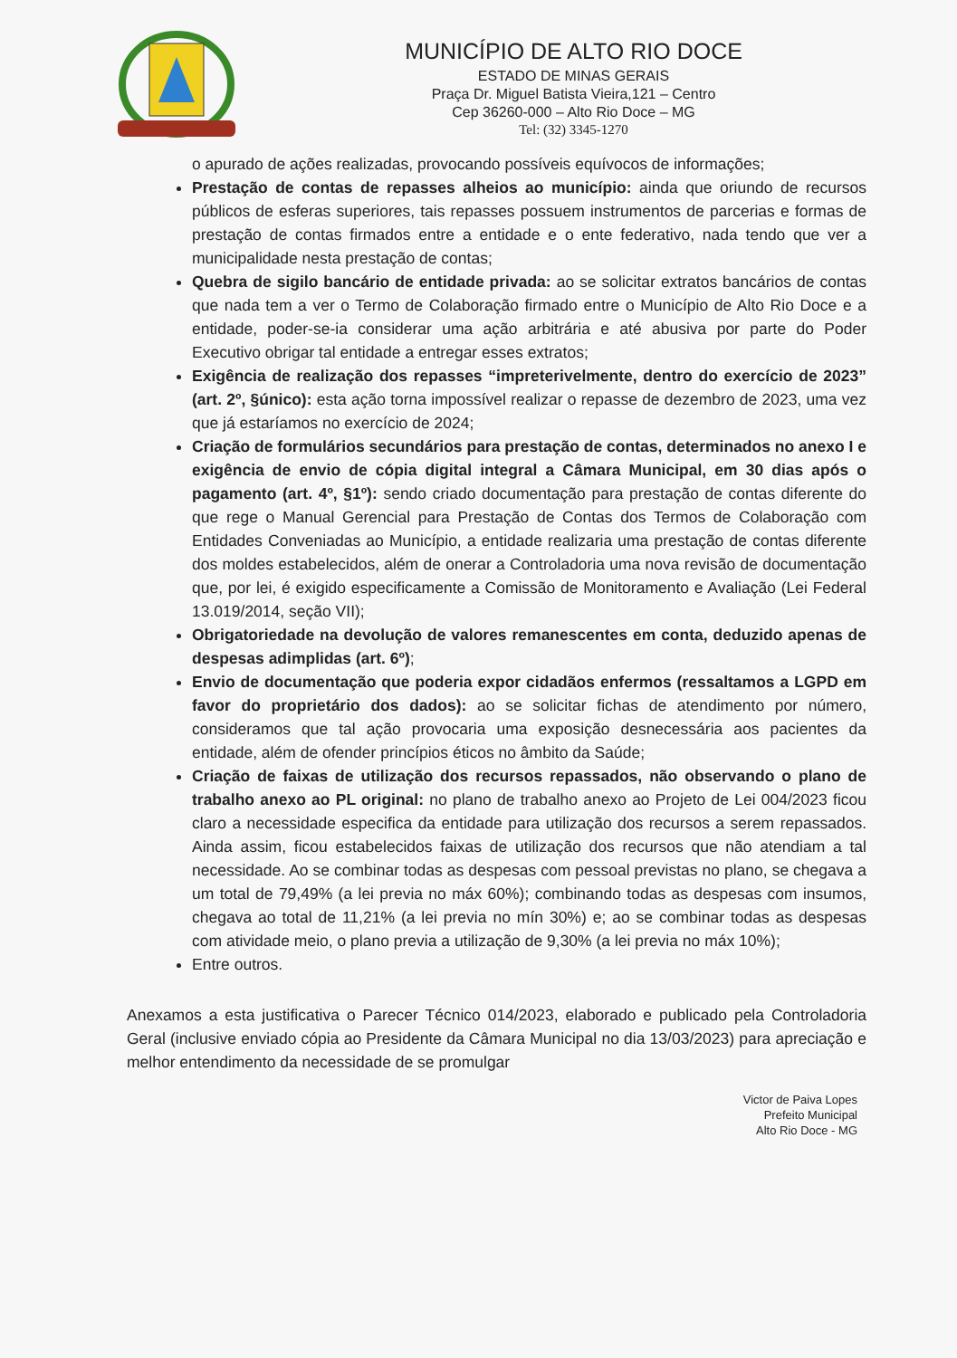MUNICÍPIO DE ALTO RIO DOCE
ESTADO DE MINAS GERAIS
Praça Dr. Miguel Batista Vieira,121 – Centro
Cep 36260-000 – Alto Rio Doce – MG
Tel: (32) 3345-1270
o apurado de ações realizadas, provocando possíveis equívocos de informações;
Prestação de contas de repasses alheios ao município: ainda que oriundo de recursos públicos de esferas superiores, tais repasses possuem instrumentos de parcerias e formas de prestação de contas firmados entre a entidade e o ente federativo, nada tendo que ver a municipalidade nesta prestação de contas;
Quebra de sigilo bancário de entidade privada: ao se solicitar extratos bancários de contas que nada tem a ver o Termo de Colaboração firmado entre o Município de Alto Rio Doce e a entidade, poder-se-ia considerar uma ação arbitrária e até abusiva por parte do Poder Executivo obrigar tal entidade a entregar esses extratos;
Exigência de realização dos repasses “impreterivelmente, dentro do exercício de 2023” (art. 2º, §único): esta ação torna impossível realizar o repasse de dezembro de 2023, uma vez que já estaríamos no exercício de 2024;
Criação de formulários secundários para prestação de contas, determinados no anexo I e exigência de envio de cópia digital integral a Câmara Municipal, em 30 dias após o pagamento (art. 4º, §1º): sendo criado documentação para prestação de contas diferente do que rege o Manual Gerencial para Prestação de Contas dos Termos de Colaboração com Entidades Conveniadas ao Município, a entidade realizaria uma prestação de contas diferente dos moldes estabelecidos, além de onerar a Controladoria uma nova revisão de documentação que, por lei, é exigido especificamente a Comissão de Monitoramento e Avaliação (Lei Federal 13.019/2014, seção VII);
Obrigatoriedade na devolução de valores remanescentes em conta, deduzido apenas de despesas adimplidas (art. 6º);
Envio de documentação que poderia expor cidadãos enfermos (ressaltamos a LGPD em favor do proprietário dos dados): ao se solicitar fichas de atendimento por número, consideramos que tal ação provocaria uma exposição desnecessária aos pacientes da entidade, além de ofender princípios éticos no âmbito da Saúde;
Criação de faixas de utilização dos recursos repassados, não observando o plano de trabalho anexo ao PL original: no plano de trabalho anexo ao Projeto de Lei 004/2023 ficou claro a necessidade especifica da entidade para utilização dos recursos a serem repassados. Ainda assim, ficou estabelecidos faixas de utilização dos recursos que não atendiam a tal necessidade. Ao se combinar todas as despesas com pessoal previstas no plano, se chegava a um total de 79,49% (a lei previa no máx 60%); combinando todas as despesas com insumos, chegava ao total de 11,21% (a lei previa no mín 30%) e; ao se combinar todas as despesas com atividade meio, o plano previa a utilização de 9,30% (a lei previa no máx 10%);
Entre outros.
Anexamos a esta justificativa o Parecer Técnico 014/2023, elaborado e publicado pela Controladoria Geral (inclusive enviado cópia ao Presidente da Câmara Municipal no dia 13/03/2023) para apreciação e melhor entendimento da necessidade de se promulgar
Victor de Paiva Lopes
Prefeito Municipal
Alto Rio Doce - MG